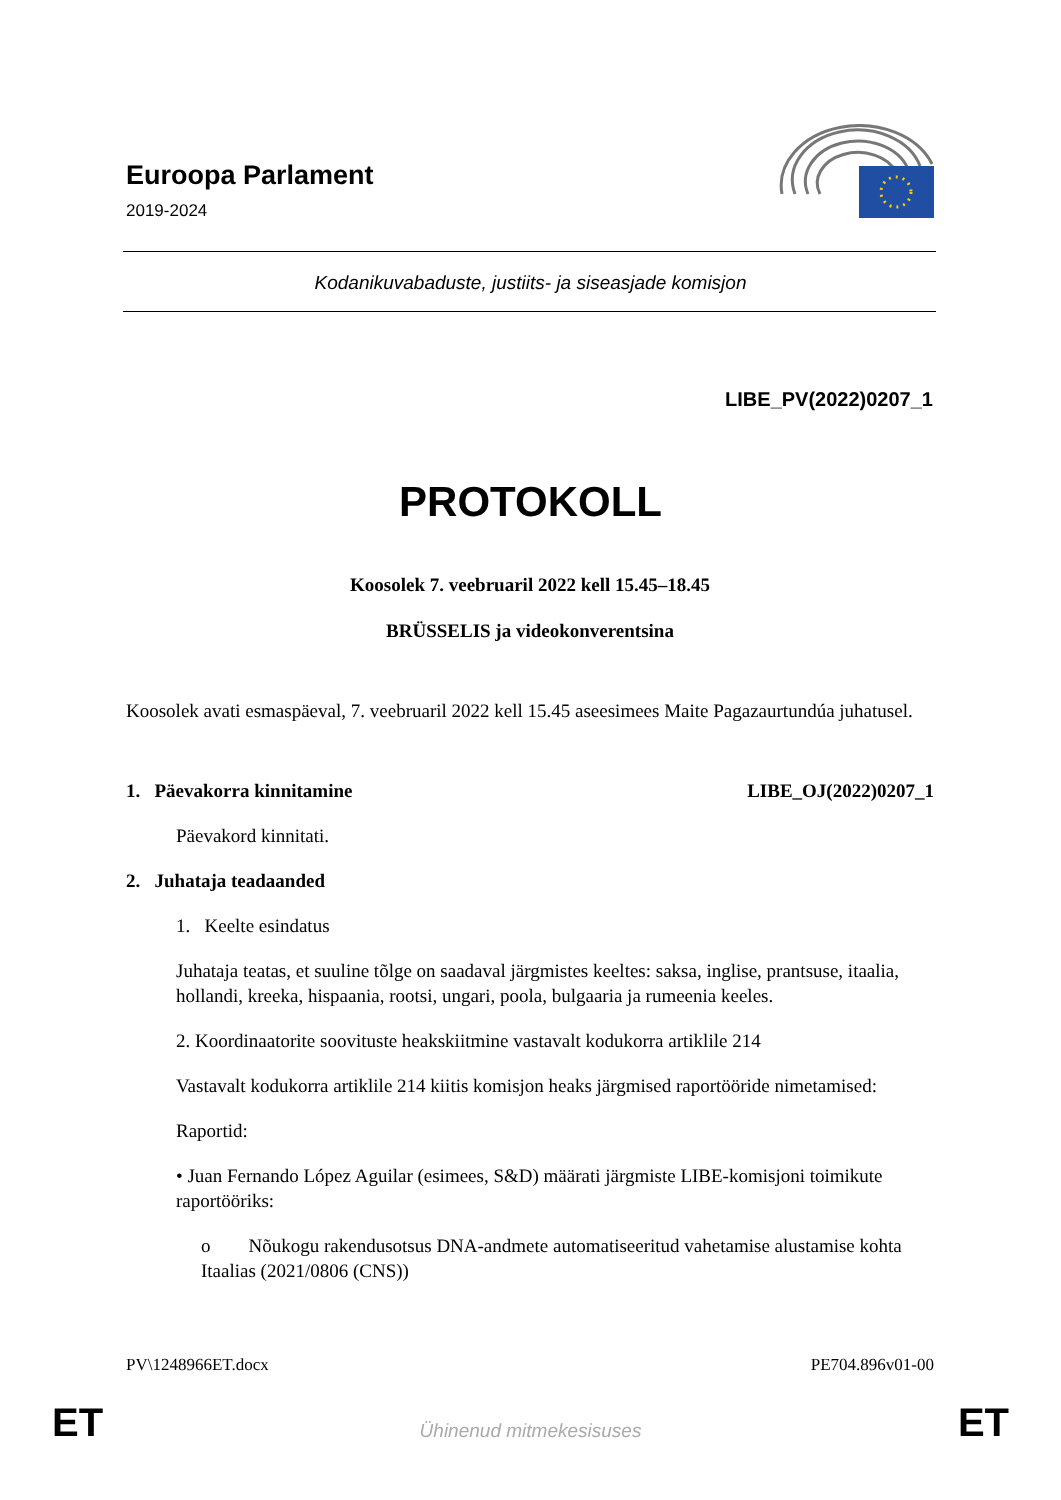Euroopa Parlament
2019-2024
Kodanikuvabaduste, justiits- ja siseasjade komisjon
LIBE_PV(2022)0207_1
PROTOKOLL
Koosolek 7. veebruaril 2022 kell 15.45–18.45
BRÜSSELIS ja videokonverentsina
Koosolek avati esmaspäeval, 7. veebruaril 2022 kell 15.45 aseesimees Maite Pagazaurtundúa juhatusel.
1. Päevakorra kinnitamine LIBE_OJ(2022)0207_1
Päevakord kinnitati.
2. Juhataja teadaanded
1. Keelte esindatus
Juhataja teatas, et suuline tõlge on saadaval järgmistes keeltes: saksa, inglise, prantsuse, itaalia, hollandi, kreeka, hispaania, rootsi, ungari, poola, bulgaaria ja rumeenia keeles.
2. Koordinaatorite soovituste heakskiitmine vastavalt kodukorra artiklile 214
Vastavalt kodukorra artiklile 214 kiitis komisjon heaks järgmised raportööride nimetamised:
Raportid:
• Juan Fernando López Aguilar (esimees, S&D) määrati järgmiste LIBE-komisjoni toimikute raportööriks:
o Nõukogu rakendusotsus DNA-andmete automatiseeritud vahetamise alustamise kohta Itaalias (2021/0806 (CNS))
PV\1248966ET.docx PE704.896v01-00
ET Ühinenud mitmekesisuses ET